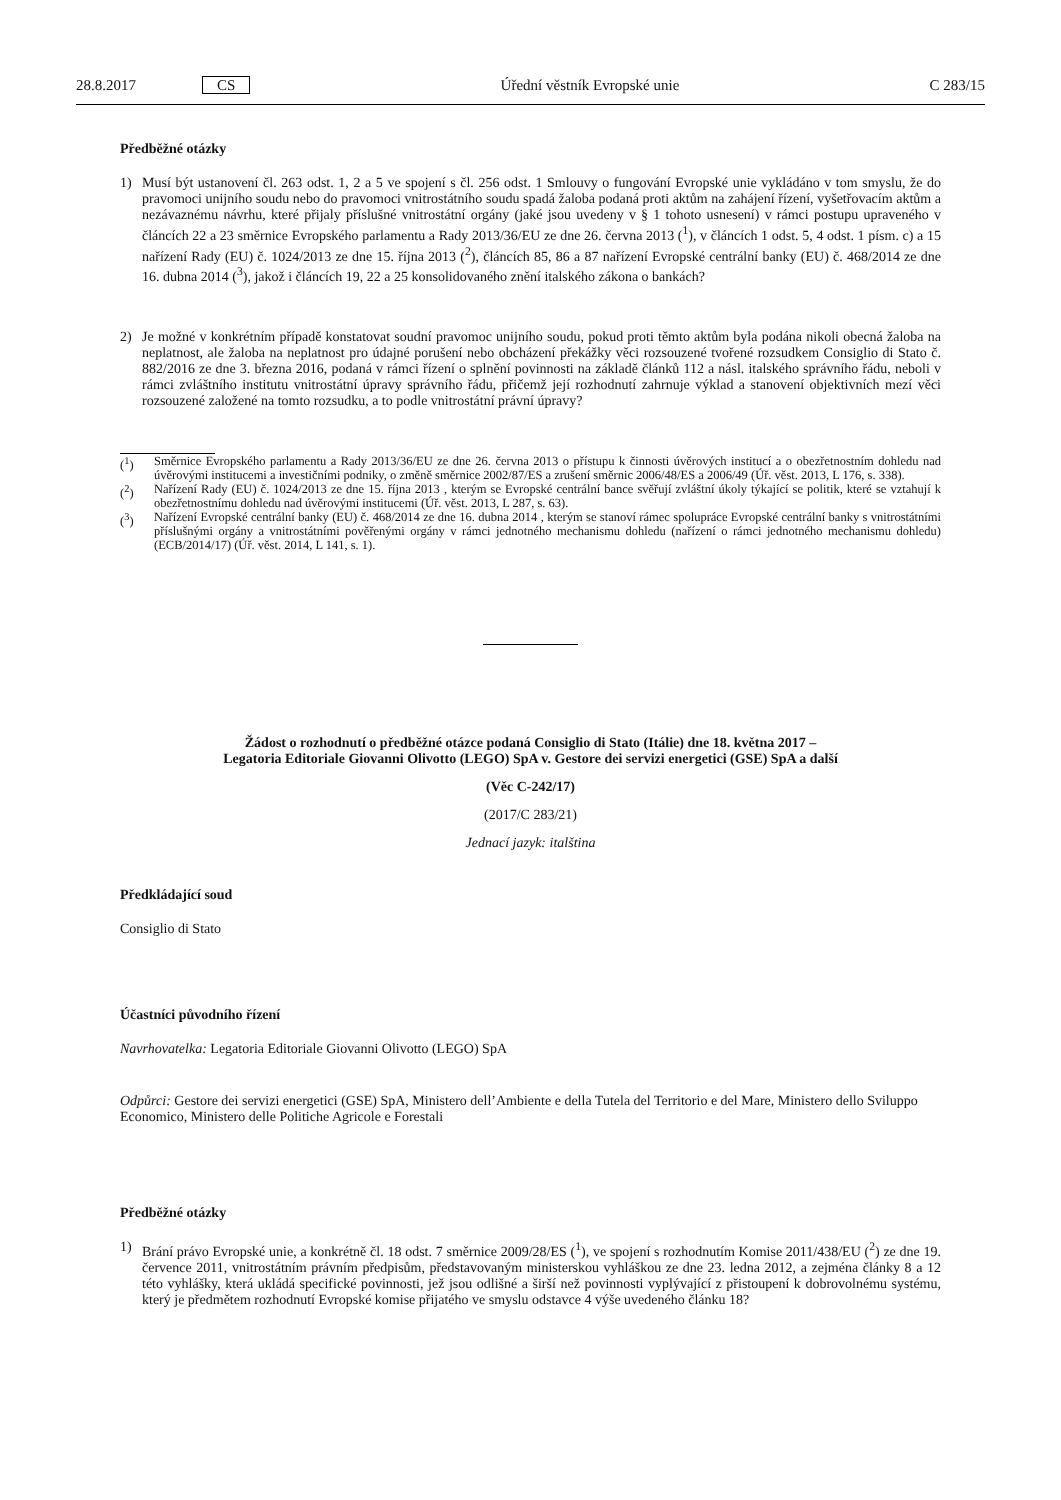28.8.2017 CS Úřední věstník Evropské unie C 283/15
Předběžné otázky
1) Musí být ustanovení čl. 263 odst. 1, 2 a 5 ve spojení s čl. 256 odst. 1 Smlouvy o fungování Evropské unie vykládáno v tom smyslu, že do pravomoci unijního soudu nebo do pravomoci vnitrostátního soudu spadá žaloba podaná proti aktům na zahájení řízení, vyšetřovacím aktům a nezávaznému návrhu, které přijaly příslušné vnitrostátní orgány (jaké jsou uvedeny v § 1 tohoto usnesení) v rámci postupu upraveného v článcích 22 a 23 směrnice Evropského parlamentu a Rady 2013/36/EU ze dne 26. června 2013 (<sup>1</sup>), v článcích 1 odst. 5, 4 odst. 1 písm. c) a 15 nařízení Rady (EU) č. 1024/2013 ze dne 15. října 2013 (<sup>2</sup>), článcích 85, 86 a 87 nařízení Evropské centrální banky (EU) č. 468/2014 ze dne 16. dubna 2014 (<sup>3</sup>), jakož i článcích 19, 22 a 25 konsolidovaného znění italského zákona o bankách?
2) Je možné v konkrétním případě konstatovat soudní pravomoc unijního soudu, pokud proti těmto aktům byla podána nikoli obecná žaloba na neplatnost, ale žaloba na neplatnost pro údajné porušení nebo obcházení překážky věci rozsouzené tvořené rozsudkem Consiglio di Stato č. 882/2016 ze dne 3. března 2016, podaná v rámci řízení o splnění povinnosti na základě článků 112 a násl. italského správního řádu, neboli v rámci zvláštního institutu vnitrostátní úpravy správního řádu, přičemž její rozhodnutí zahrnuje výklad a stanovení objektivních mezí věci rozsouzené založené na tomto rozsudku, a to podle vnitrostátní právní úpravy?
(<sup>1</sup>) Směrnice Evropského parlamentu a Rady 2013/36/EU ze dne 26. června 2013 o přístupu k činnosti úvěrových institucí a o obezřetnostním dohledu nad úvěrovými institucemi a investičními podniky, o změně směrnice 2002/87/ES a zrušení směrnic 2006/48/ES a 2006/49 (Úř. věst. 2013, L 176, s. 338).
(<sup>2</sup>) Nařízení Rady (EU) č. 1024/2013 ze dne 15. října 2013 , kterým se Evropské centrální bance svěřují zvláštní úkoly týkající se politik, které se vztahují k obezřetnostnímu dohledu nad úvěrovými institucemi (Úř. věst. 2013, L 287, s. 63).
(<sup>3</sup>) Nařízení Evropské centrální banky (EU) č. 468/2014 ze dne 16. dubna 2014 , kterým se stanoví rámec spolupráce Evropské centrální banky s vnitrostátními příslušnými orgány a vnitrostátními pověřenými orgány v rámci jednotného mechanismu dohledu (nařízení o rámci jednotného mechanismu dohledu) (ECB/2014/17) (Úř. věst. 2014, L 141, s. 1).
Žádost o rozhodnutí o předběžné otázce podaná Consiglio di Stato (Itálie) dne 18. května 2017 –
Legatoria Editoriale Giovanni Olivotto (LEGO) SpA v. Gestore dei servizi energetici (GSE) SpA a další
(Věc C-242/17)
(2017/C 283/21)
Jednací jazyk: italština
Předkládající soud
Consiglio di Stato
Účastníci původního řízení
Navrhovatelka: Legatoria Editoriale Giovanni Olivotto (LEGO) SpA
Odpůrci: Gestore dei servizi energetici (GSE) SpA, Ministero dell’Ambiente e della Tutela del Territorio e del Mare, Ministero dello Sviluppo Economico, Ministero delle Politiche Agricole e Forestali
Předběžné otázky
1) Brání právo Evropské unie, a konkrétně čl. 18 odst. 7 směrnice 2009/28/ES (<sup>1</sup>), ve spojení s rozhodnutím Komise 2011/438/EU (<sup>2</sup>) ze dne 19. července 2011, vnitrostátním právním předpisům, představovaným ministerskou vyhláškou ze dne 23. ledna 2012, a zejména články 8 a 12 této vyhlášky, která ukládá specifické povinnosti, jež jsou odlišné a širší než povinnosti vyplývající z přistoupení k dobrovolnému systému, který je předmětem rozhodnutí Evropské komise přijatého ve smyslu odstavce 4 výše uvedeného článku 18?